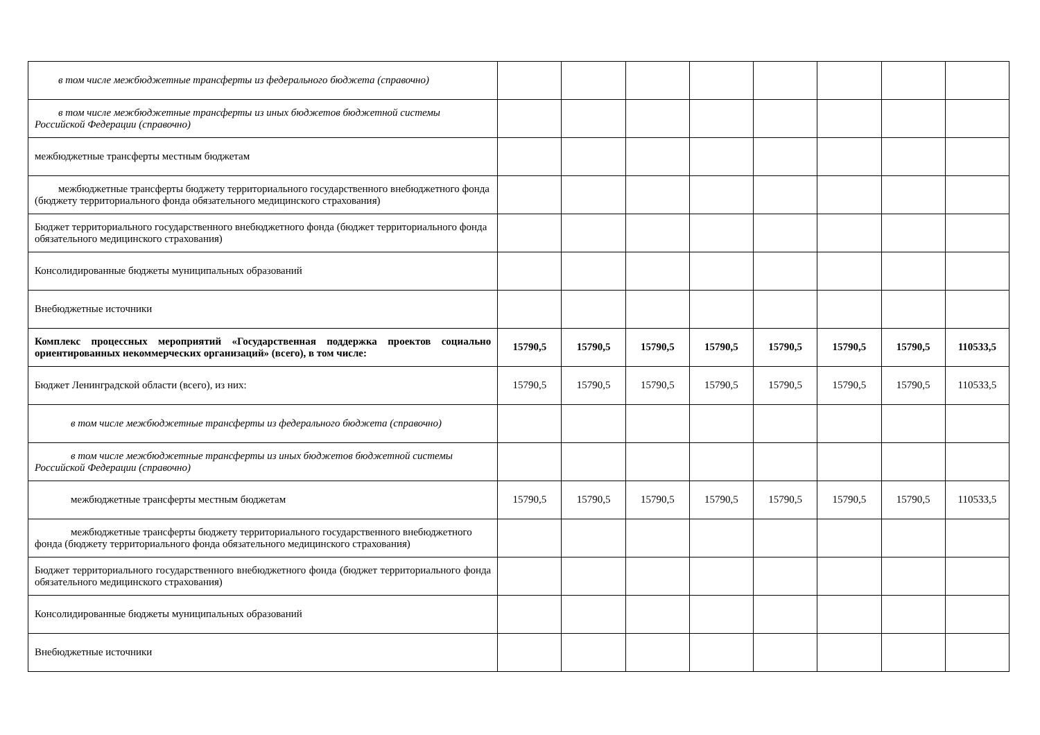| в том числе межбюджетные трансферты из федерального бюджета (справочно) | | | | | | | | |
| в том числе межбюджетные трансферты из иных бюджетов бюджетной системы Российской Федерации (справочно) | | | | | | | | |
| межбюджетные трансферты местным бюджетам | | | | | | | | |
| межбюджетные трансферты бюджету территориального государственного внебюджетного фонда (бюджету территориального фонда обязательного медицинского страхования) | | | | | | | | |
| Бюджет территориального государственного внебюджетного фонда (бюджет территориального фонда обязательного медицинского страхования) | | | | | | | | |
| Консолидированные бюджеты муниципальных образований | | | | | | | | |
| Внебюджетные источники | | | | | | | | |
| Комплекс процессных мероприятий «Государственная поддержка проектов социально ориентированных некоммерческих организаций» (всего), в том числе: | 15790,5 | 15790,5 | 15790,5 | 15790,5 | 15790,5 | 15790,5 | 15790,5 | 110533,5 |
| Бюджет Ленинградской области (всего), из них: | 15790,5 | 15790,5 | 15790,5 | 15790,5 | 15790,5 | 15790,5 | 15790,5 | 110533,5 |
| в том числе межбюджетные трансферты из федерального бюджета (справочно) | | | | | | | | |
| в том числе межбюджетные трансферты из иных бюджетов бюджетной системы Российской Федерации (справочно) | | | | | | | | |
| межбюджетные трансферты местным бюджетам | 15790,5 | 15790,5 | 15790,5 | 15790,5 | 15790,5 | 15790,5 | 15790,5 | 110533,5 |
| межбюджетные трансферты бюджету территориального государственного внебюджетного фонда (бюджету территориального фонда обязательного медицинского страхования) | | | | | | | | |
| Бюджет территориального государственного внебюджетного фонда (бюджет территориального фонда обязательного медицинского страхования) | | | | | | | | |
| Консолидированные бюджеты муниципальных образований | | | | | | | | |
| Внебюджетные источники | | | | | | | | |